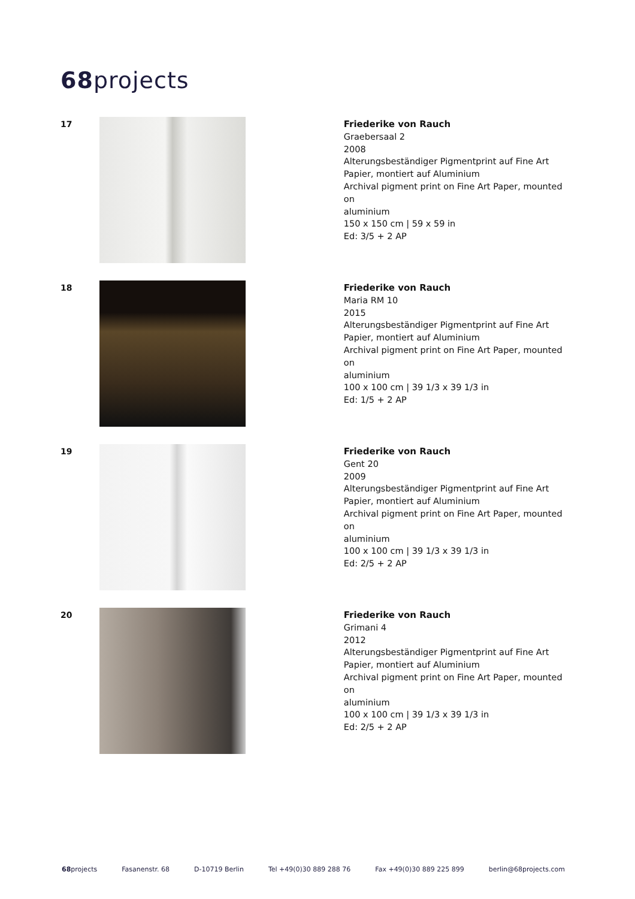68projects
17
Friederike von Rauch
Graebersaal 2
2008
Alterungsbeständiger Pigmentprint auf Fine Art
Papier, montiert auf Aluminium
Archival pigment print on Fine Art Paper, mounted on
aluminium
150 x 150 cm | 59 x 59 in
Ed: 3/5 + 2 AP
18
Friederike von Rauch
Maria RM 10
2015
Alterungsbeständiger Pigmentprint auf Fine Art
Papier, montiert auf Aluminium
Archival pigment print on Fine Art Paper, mounted on
aluminium
100 x 100 cm | 39 1/3 x 39 1/3 in
Ed: 1/5 + 2 AP
19
Friederike von Rauch
Gent 20
2009
Alterungsbeständiger Pigmentprint auf Fine Art
Papier, montiert auf Aluminium
Archival pigment print on Fine Art Paper, mounted on
aluminium
100 x 100 cm | 39 1/3 x 39 1/3 in
Ed: 2/5 + 2 AP
20
Friederike von Rauch
Grimani 4
2012
Alterungsbeständiger Pigmentprint auf Fine Art
Papier, montiert auf Aluminium
Archival pigment print on Fine Art Paper, mounted on
aluminium
100 x 100 cm | 39 1/3 x 39 1/3 in
Ed: 2/5 + 2 AP
68projects Fasanenstr. 68 D-10719 Berlin Tel +49(0)30 889 288 76 Fax +49(0)30 889 225 899 berlin@68projects.com